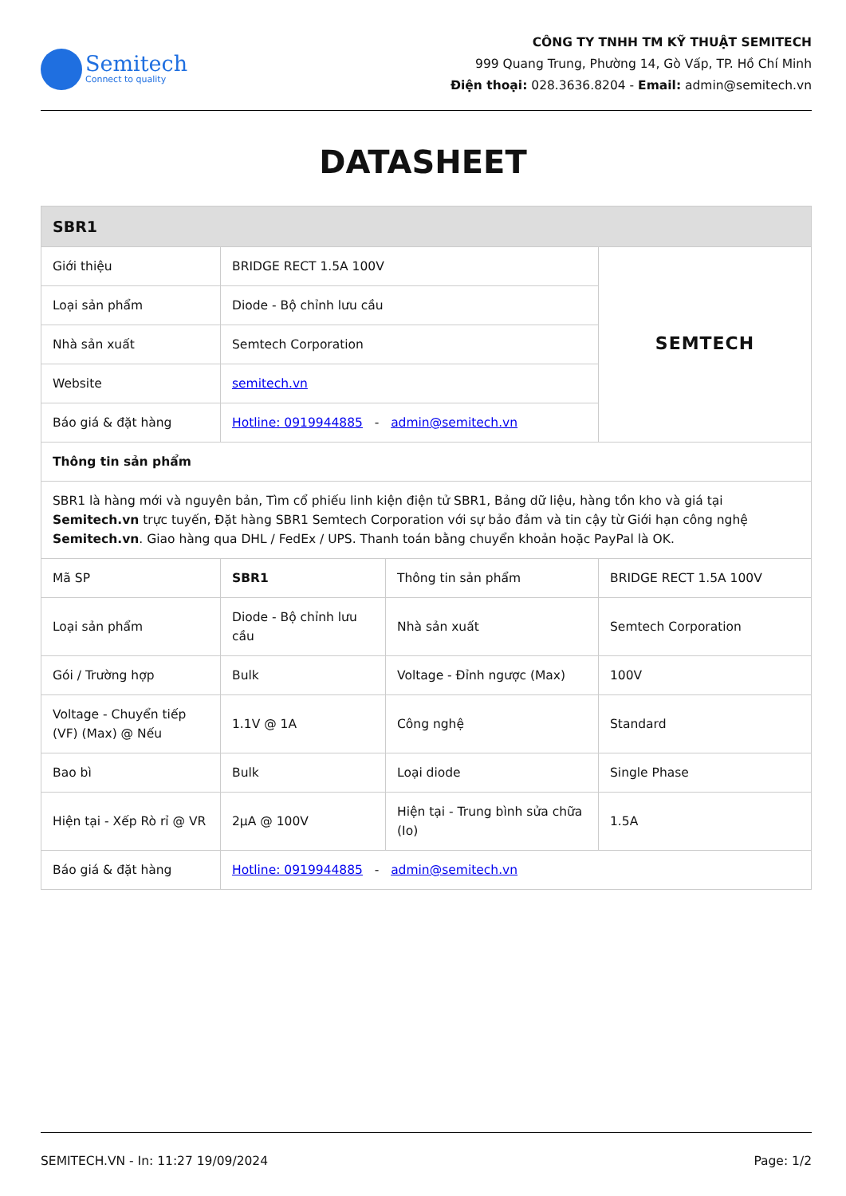Semitech
Connect to quality
CÔNG TY TNHH TM KỸ THUẬT SEMITECH
999 Quang Trung, Phường 14, Gò Vấp, TP. Hồ Chí Minh
Điện thoại: 028.3636.8204 - Email: admin@semitech.vn
DATASHEET
| SBR1 | | | |
| --- | --- | --- | --- |
| Giới thiệu | BRIDGE RECT 1.5A 100V | | SEMTECH |
| Loại sản phẩm | Diode - Bộ chỉnh lưu cầu | | |
| Nhà sản xuất | Semtech Corporation | | |
| Website | semitech.vn | | |
| Báo giá & đặt hàng | Hotline: 0919944885 - admin@semitech.vn | | |
| Thông tin sản phẩm | | | |
| SBR1 là hàng mới và nguyên bản, Tìm cổ phiếu linh kiện điện tử SBR1, Bảng dữ liệu, hàng tồn kho và giá tại Semitech.vn trực tuyến, Đặt hàng SBR1 Semtech Corporation với sự bảo đảm và tin cậy từ Giới hạn công nghệ Semitech.vn . Giao hàng qua DHL / FedEx / UPS. Thanh toán bằng chuyển khoản hoặc PayPal là OK. | | | |
| Mã SP | SBR1 | Thông tin sản phẩm | BRIDGE RECT 1.5A 100V |
| Loại sản phẩm | Diode - Bộ chỉnh lưu cầu | Nhà sản xuất | Semtech Corporation |
| Gói / Trường hợp | Bulk | Voltage - Đỉnh ngược (Max) | 100V |
| Voltage - Chuyển tiếp (VF) (Max) @ Nếu | 1.1V @ 1A | Công nghệ | Standard |
| Bao bì | Bulk | Loại diode | Single Phase |
| Hiện tại - Xếp Rò rỉ @ VR | 2µA @ 100V | Hiện tại - Trung bình sửa chữa (Io) | 1.5A |
| Báo giá & đặt hàng | Hotline: 0919944885 - admin@semitech.vn | | |
SEMITECH.VN - In: 11:27 19/09/2024 Page: 1/2